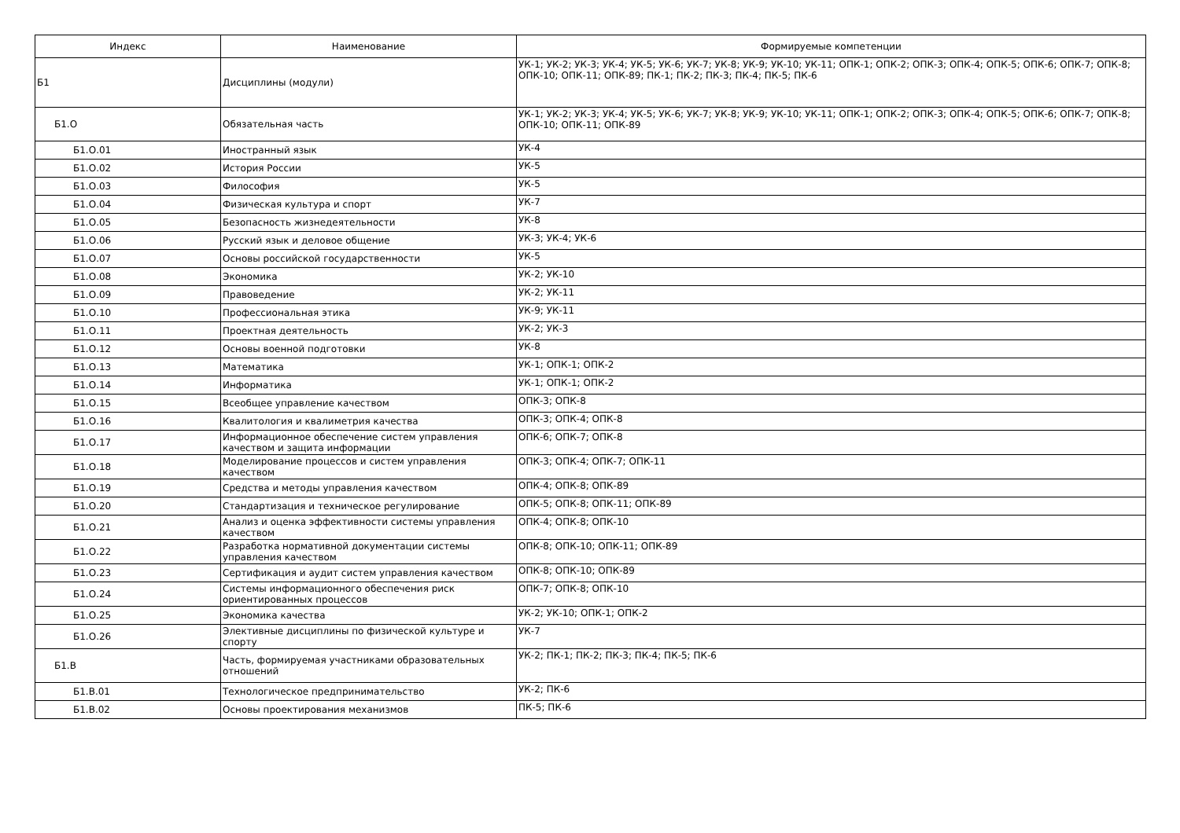| Индекс | Наименование | Формируемые компетенции |
| --- | --- | --- |
| Б1 | Дисциплины (модули) | УК-1; УК-2; УК-3; УК-4; УК-5; УК-6; УК-7; УК-8; УК-9; УК-10; УК-11; ОПК-1; ОПК-2; ОПК-3; ОПК-4; ОПК-5; ОПК-6; ОПК-7; ОПК-8; ОПК-10; ОПК-11; ОПК-89; ПК-1; ПК-2; ПК-3; ПК-4; ПК-5; ПК-6 |
| Б1.О | Обязательная часть | УК-1; УК-2; УК-3; УК-4; УК-5; УК-6; УК-7; УК-8; УК-9; УК-10; УК-11; ОПК-1; ОПК-2; ОПК-3; ОПК-4; ОПК-5; ОПК-6; ОПК-7; ОПК-8; ОПК-10; ОПК-11; ОПК-89 |
| Б1.О.01 | Иностранный язык | УК-4 |
| Б1.О.02 | История России | УК-5 |
| Б1.О.03 | Философия | УК-5 |
| Б1.О.04 | Физическая культура и спорт | УК-7 |
| Б1.О.05 | Безопасность жизнедеятельности | УК-8 |
| Б1.О.06 | Русский язык и деловое общение | УК-3; УК-4; УК-6 |
| Б1.О.07 | Основы российской государственности | УК-5 |
| Б1.О.08 | Экономика | УК-2; УК-10 |
| Б1.О.09 | Правоведение | УК-2; УК-11 |
| Б1.О.10 | Профессиональная этика | УК-9; УК-11 |
| Б1.О.11 | Проектная деятельность | УК-2; УК-3 |
| Б1.О.12 | Основы военной подготовки | УК-8 |
| Б1.О.13 | Математика | УК-1; ОПК-1; ОПК-2 |
| Б1.О.14 | Информатика | УК-1; ОПК-1; ОПК-2 |
| Б1.О.15 | Всеобщее управление качеством | ОПК-3; ОПК-8 |
| Б1.О.16 | Квалитология и квалиметрия качества | ОПК-3; ОПК-4; ОПК-8 |
| Б1.О.17 | Информационное обеспечение систем управления качеством и защита информации | ОПК-6; ОПК-7; ОПК-8 |
| Б1.О.18 | Моделирование процессов и систем управления качеством | ОПК-3; ОПК-4; ОПК-7; ОПК-11 |
| Б1.О.19 | Средства и методы управления качеством | ОПК-4; ОПК-8; ОПК-89 |
| Б1.О.20 | Стандартизация и техническое регулирование | ОПК-5; ОПК-8; ОПК-11; ОПК-89 |
| Б1.О.21 | Анализ и оценка эффективности системы управления качеством | ОПК-4; ОПК-8; ОПК-10 |
| Б1.О.22 | Разработка нормативной документации системы управления качеством | ОПК-8; ОПК-10; ОПК-11; ОПК-89 |
| Б1.О.23 | Сертификация и аудит систем управления качеством | ОПК-8; ОПК-10; ОПК-89 |
| Б1.О.24 | Системы информационного обеспечения риск ориентированных процессов | ОПК-7; ОПК-8; ОПК-10 |
| Б1.О.25 | Экономика качества | УК-2; УК-10; ОПК-1; ОПК-2 |
| Б1.О.26 | Элективные дисциплины по физической культуре и спорту | УК-7 |
| Б1.В | Часть, формируемая участниками образовательных отношений | УК-2; ПК-1; ПК-2; ПК-3; ПК-4; ПК-5; ПК-6 |
| Б1.В.01 | Технологическое предпринимательство | УК-2; ПК-6 |
| Б1.В.02 | Основы проектирования механизмов | ПК-5; ПК-6 |